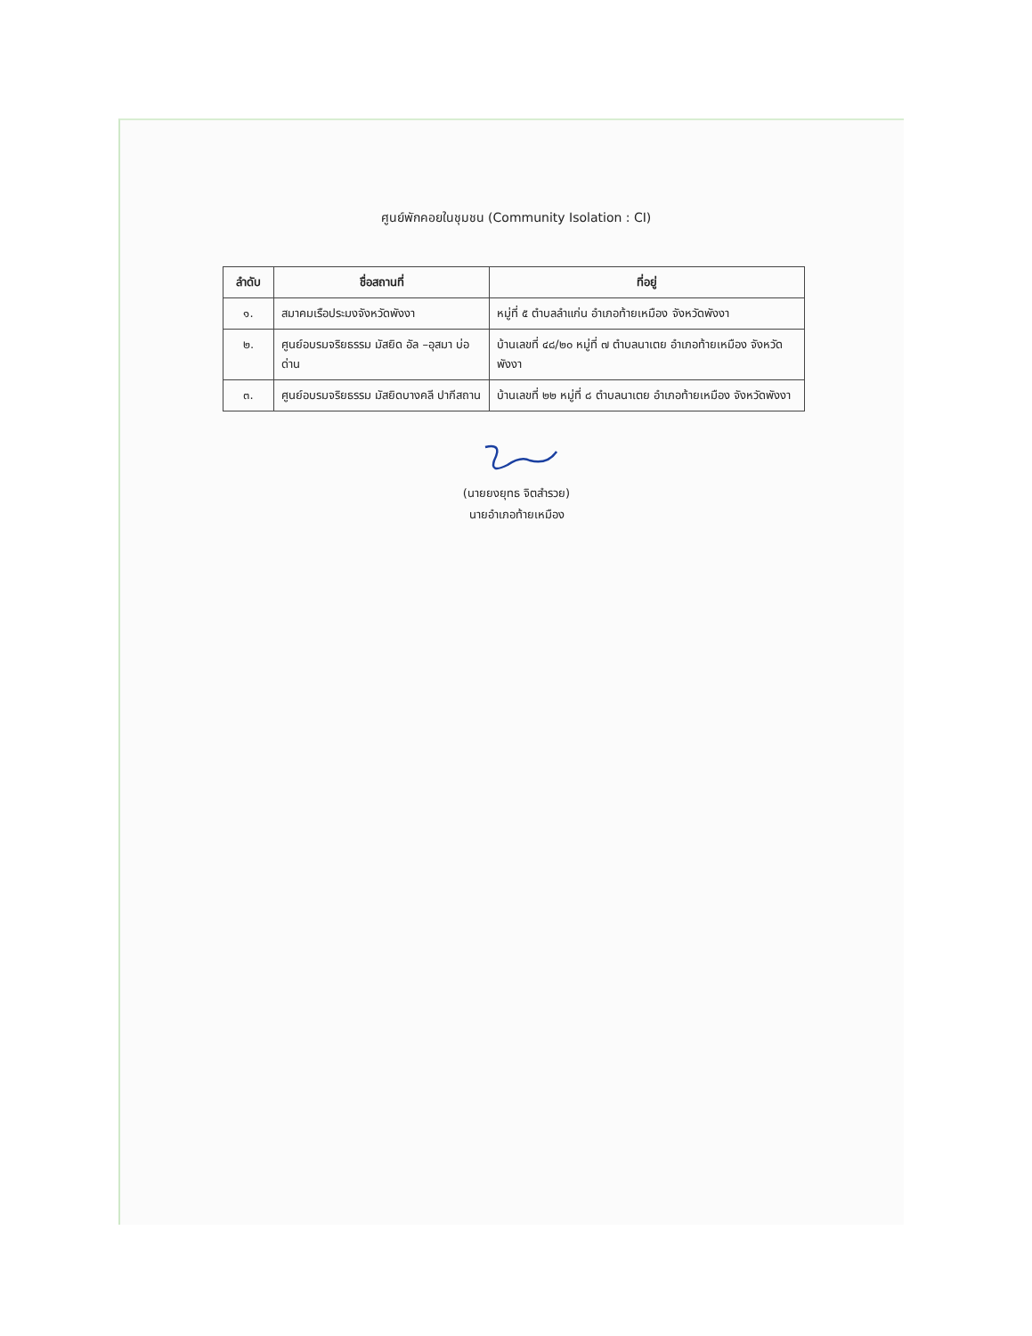ศูนย์พักคอยในชุมชน (Community Isolation : CI)
| ลำดับ | ชื่อสถานที่ | ที่อยู่ |
| --- | --- | --- |
| ๑. | สมาคมเรือประมงจังหวัดพังงา | หมู่ที่ ๕ ตำบลลำแก่น อำเภอท้ายเหมือง จังหวัดพังงา |
| ๒. | ศูนย์อบรมจริยธรรม มัสยิด อัล –อุสมา บ่อด่าน | บ้านเลขที่ ๔๘/๒๐ หมู่ที่ ๗ ตำบลนาเตย อำเภอท้ายเหมือง จังหวัดพังงา |
| ๓. | ศูนย์อบรมจริยธรรม มัสยิดบางคลี ปากีสถาน | บ้านเลขที่ ๒๒ หมู่ที่ ๘ ตำบลนาเตย อำเภอท้ายเหมือง จังหวัดพังงา |
(นายยงยุทธ จิตสำรวย)
นายอำเภอท้ายเหมือง